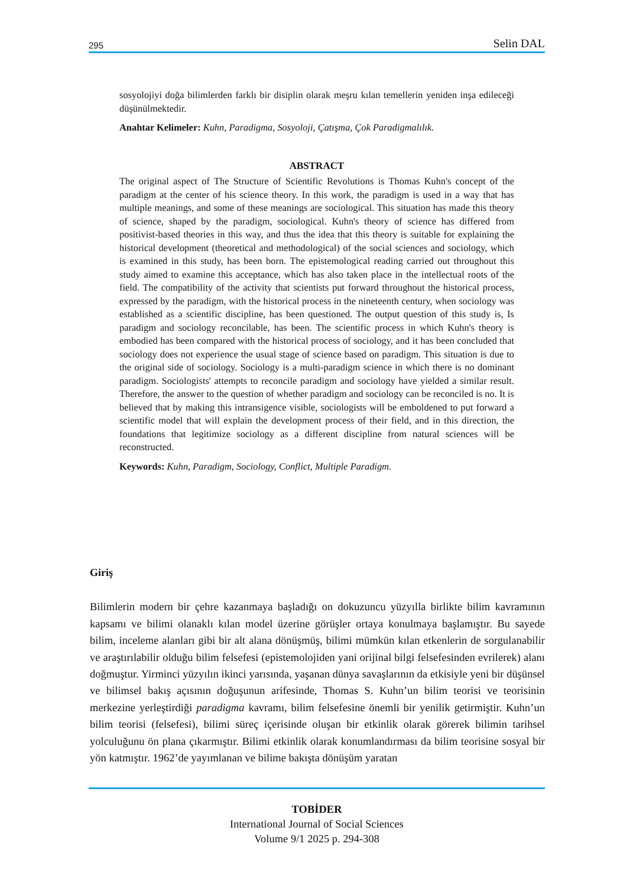295 Selin DAL
sosyolojiyi doğa bilimlerden farklı bir disiplin olarak meşru kılan temellerin yeniden inşa edileceği düşünülmektedir.
Anahtar Kelimeler: Kuhn, Paradigma, Sosyoloji, Çatışma, Çok Paradigmalılık.
ABSTRACT
The original aspect of The Structure of Scientific Revolutions is Thomas Kuhn's concept of the paradigm at the center of his science theory. In this work, the paradigm is used in a way that has multiple meanings, and some of these meanings are sociological. This situation has made this theory of science, shaped by the paradigm, sociological. Kuhn's theory of science has differed from positivist-based theories in this way, and thus the idea that this theory is suitable for explaining the historical development (theoretical and methodological) of the social sciences and sociology, which is examined in this study, has been born. The epistemological reading carried out throughout this study aimed to examine this acceptance, which has also taken place in the intellectual roots of the field. The compatibility of the activity that scientists put forward throughout the historical process, expressed by the paradigm, with the historical process in the nineteenth century, when sociology was established as a scientific discipline, has been questioned. The output question of this study is, Is paradigm and sociology reconcilable, has been. The scientific process in which Kuhn's theory is embodied has been compared with the historical process of sociology, and it has been concluded that sociology does not experience the usual stage of science based on paradigm. This situation is due to the original side of sociology. Sociology is a multi-paradigm science in which there is no dominant paradigm. Sociologists' attempts to reconcile paradigm and sociology have yielded a similar result. Therefore, the answer to the question of whether paradigm and sociology can be reconciled is no. It is believed that by making this intransigence visible, sociologists will be emboldened to put forward a scientific model that will explain the development process of their field, and in this direction, the foundations that legitimize sociology as a different discipline from natural sciences will be reconstructed.
Keywords: Kuhn, Paradigm, Sociology, Conflict, Multiple Paradigm.
Giriş
Bilimlerin modern bir çehre kazanmaya başladığı on dokuzuncu yüzyılla birlikte bilim kavramının kapsamı ve bilimi olanaklı kılan model üzerine görüşler ortaya konulmaya başlamıştır. Bu sayede bilim, inceleme alanları gibi bir alt alana dönüşmüş, bilimi mümkün kılan etkenlerin de sorgulanabilir ve araştırılabilir olduğu bilim felsefesi (epistemolojiden yani orijinal bilgi felsefesinden evrilerek) alanı doğmuştur. Yirminci yüzyılın ikinci yarısında, yaşanan dünya savaşlarının da etkisiyle yeni bir düşünsel ve bilimsel bakış açısının doğuşunun arifesinde, Thomas S. Kuhn’un bilim teorisi ve teorisinin merkezine yerleştirdiği paradigma kavramı, bilim felsefesine önemli bir yenilik getirmiştir. Kuhn’un bilim teorisi (felsefesi), bilimi süreç içerisinde oluşan bir etkinlik olarak görerek bilimin tarihsel yolculuğunu ön plana çıkarmıştır. Bilimi etkinlik olarak konumlandırması da bilim teorisine sosyal bir yön katmıştır. 1962’de yayımlanan ve bilime bakışta dönüşüm yaratan
TOBİDER
International Journal of Social Sciences
Volume 9/1 2025 p. 294-308